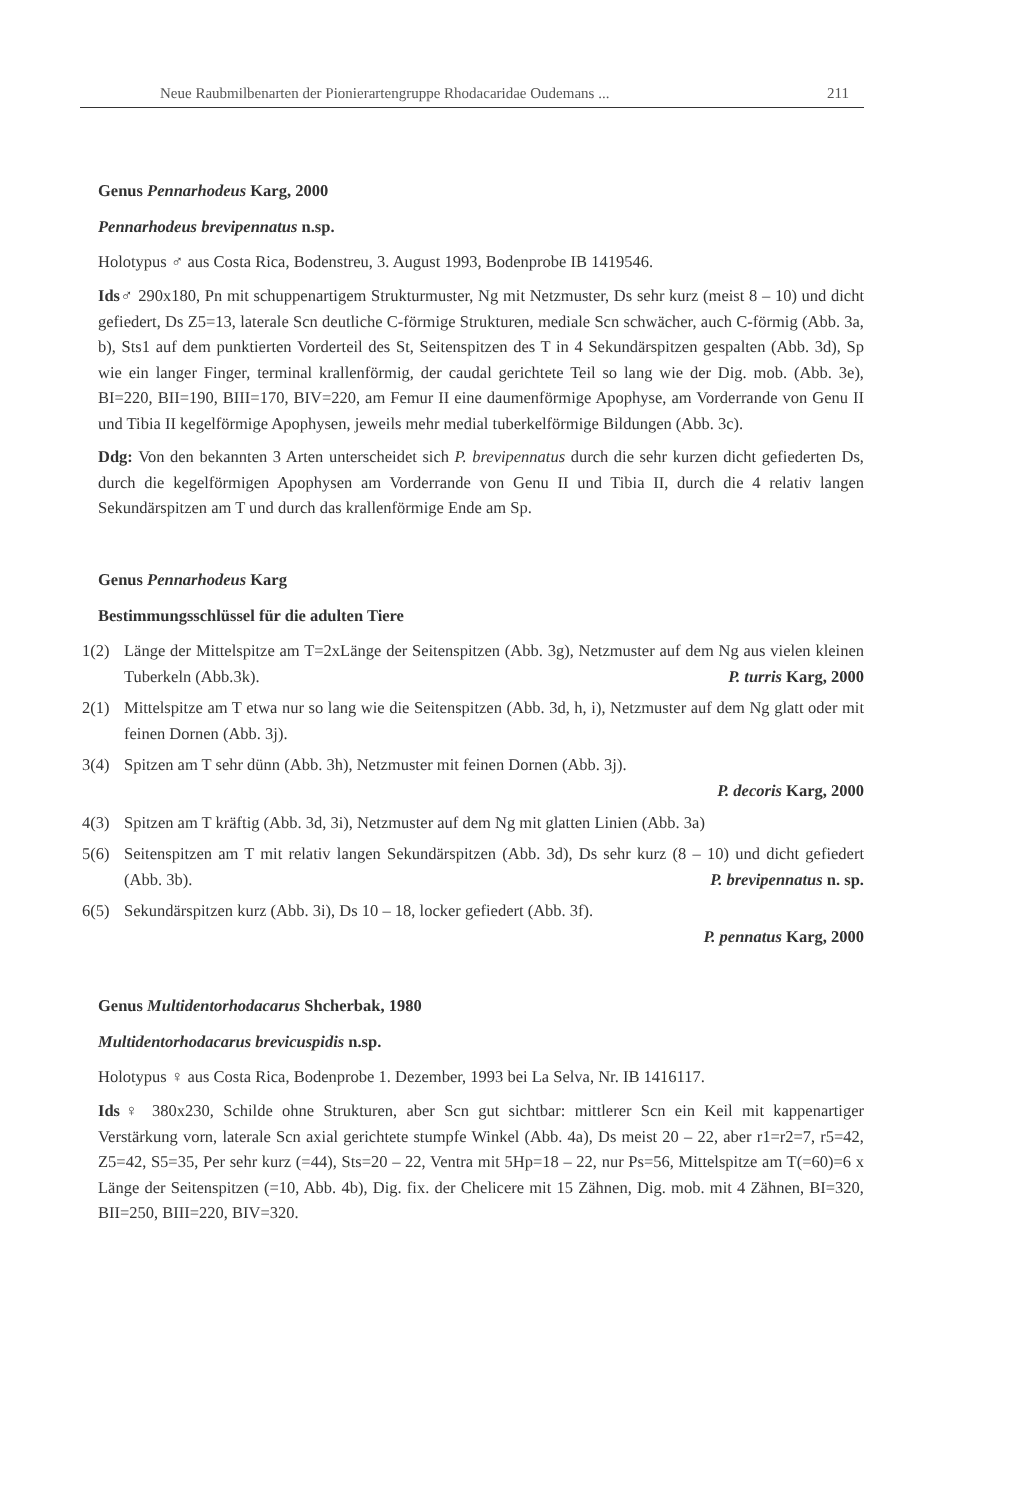Neue Raubmilbenarten der Pionierartengruppe Rhodacaridae Oudemans ... 211
Genus Pennarhodeus Karg, 2000
Pennarhodeus brevipennatus n.sp.
Holotypus ♂ aus Costa Rica, Bodenstreu, 3. August 1993, Bodenprobe IB 1419546.
Ids♂ 290x180, Pn mit schuppenartigem Strukturmuster, Ng mit Netzmuster, Ds sehr kurz (meist 8 – 10) und dicht gefiedert, Ds Z5=13, laterale Scn deutliche C-förmige Strukturen, mediale Scn schwächer, auch C-förmig (Abb. 3a, b), Sts1 auf dem punktierten Vorderteil des St, Seitenspitzen des T in 4 Sekundärspitzen gespalten (Abb. 3d), Sp wie ein langer Finger, terminal krallenförmig, der caudal gerichtete Teil so lang wie der Dig. mob. (Abb. 3e), BI=220, BII=190, BIII=170, BIV=220, am Femur II eine daumenförmige Apophyse, am Vorderrande von Genu II und Tibia II kegelförmige Apophysen, jeweils mehr medial tuberkelförmige Bildungen (Abb. 3c).
Ddg: Von den bekannten 3 Arten unterscheidet sich P. brevipennatus durch die sehr kurzen dicht gefiederten Ds, durch die kegelförmigen Apophysen am Vorderrande von Genu II und Tibia II, durch die 4 relativ langen Sekundärspitzen am T und durch das krallenförmige Ende am Sp.
Genus Pennarhodeus Karg
Bestimmungsschlüssel für die adulten Tiere
1(2) Länge der Mittelspitze am T=2xLänge der Seitenspitzen (Abb. 3g), Netzmuster auf dem Ng aus vielen kleinen Tuberkeln (Abb.3k). P. turris Karg, 2000
2(1) Mittelspitze am T etwa nur so lang wie die Seitenspitzen (Abb. 3d, h, i), Netzmuster auf dem Ng glatt oder mit feinen Dornen (Abb. 3j).
3(4) Spitzen am T sehr dünn (Abb. 3h), Netzmuster mit feinen Dornen (Abb. 3j).
P. decoris Karg, 2000
4(3) Spitzen am T kräftig (Abb. 3d, 3i), Netzmuster auf dem Ng mit glatten Linien (Abb. 3a)
5(6) Seitenspitzen am T mit relativ langen Sekundärspitzen (Abb. 3d), Ds sehr kurz (8 – 10) und dicht gefiedert (Abb. 3b). P. brevipennatus n. sp.
6(5) Sekundärspitzen kurz (Abb. 3i), Ds 10 – 18, locker gefiedert (Abb. 3f).
P. pennatus Karg, 2000
Genus Multidentorhodacarus Shcherbak, 1980
Multidentorhodacarus brevicuspidis n.sp.
Holotypus ♀ aus Costa Rica, Bodenprobe 1. Dezember, 1993 bei La Selva, Nr. IB 1416117.
Ids♀ 380x230, Schilde ohne Strukturen, aber Scn gut sichtbar: mittlerer Scn ein Keil mit kappenartiger Verstärkung vorn, laterale Scn axial gerichtete stumpfe Winkel (Abb. 4a), Ds meist 20 – 22, aber r1=r2=7, r5=42, Z5=42, S5=35, Per sehr kurz (=44), Sts=20 – 22, Ventra mit 5Hp=18 – 22, nur Ps=56, Mittelspitze am T(=60)=6 x Länge der Seitenspitzen (=10, Abb. 4b), Dig. fix. der Chelicere mit 15 Zähnen, Dig. mob. mit 4 Zähnen, BI=320, BII=250, BIII=220, BIV=320.